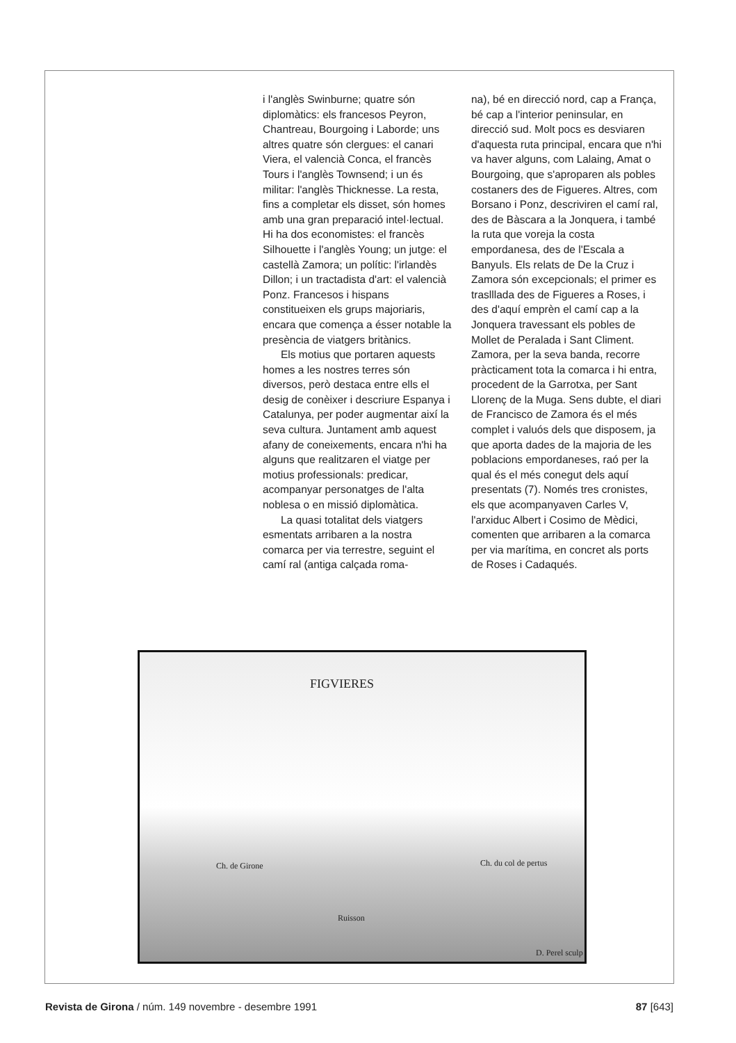i l'anglès Swinburne; quatre són diplomàtics: els francesos Peyron, Chantreau, Bourgoing i Laborde; uns altres quatre són clergues: el canari Viera, el valencià Conca, el francès Tours i l'anglès Townsend; i un és militar: l'anglès Thicknesse. La resta, fins a completar els disset, són homes amb una gran preparació intel·lectual. Hi ha dos economistes: el francès Silhouette i l'anglès Young; un jutge: el castellà Zamora; un polític: l'irlandès Dillon; i un tractadista d'art: el valencià Ponz. Francesos i hispans constitueixen els grups majoriaris, encara que comença a ésser notable la presència de viatgers britànics.
Els motius que portaren aquests homes a les nostres terres són diversos, però destaca entre ells el desig de conèixer i descriure Espanya i Catalunya, per poder augmentar així la seva cultura. Juntament amb aquest afany de coneixements, encara n'hi ha alguns que realitzaren el viatge per motius professionals: predicar, acompanyar personatges de l'alta noblesa o en missió diplomàtica.
La quasi totalitat dels viatgers esmentats arribaren a la nostra comarca per via terrestre, seguint el camí ral (antiga calçada roma-
na), bé en direcció nord, cap a França, bé cap a l'interior peninsular, en direcció sud. Molt pocs es desviaren d'aquesta ruta principal, encara que n'hi va haver alguns, com Lalaing, Amat o Bourgoing, que s'aproparen als pobles costaners des de Figueres. Altres, com Borsano i Ponz, descriviren el camí ral, des de Bàscara a la Jonquera, i també la ruta que voreja la costa empordanesa, des de l'Escala a Banyuls. Els relats de De la Cruz i Zamora són excepcionals; el primer es traslllada des de Figueres a Roses, i des d'aquí emprèn el camí cap a la Jonquera travessant els pobles de Mollet de Peralada i Sant Climent. Zamora, per la seva banda, recorre pràcticament tota la comarca i hi entra, procedent de la Garrotxa, per Sant Llorenç de la Muga. Sens dubte, el diari de Francisco de Zamora és el més complet i valuós dels que disposem, ja que aporta dades de la majoria de les poblacions empordaneses, raó per la qual és el més conegut dels aquí presentats (7). Només tres cronistes, els que acompanyaven Carles V, l'arxiduc Albert i Cosimo de Mèdici, comenten que arribaren a la comarca per via marítima, en concret als ports de Roses i Cadaqués.
FIGVIERES
Ch. de Girone Ch. du col de pertus
Ruisson
D. Perel sculp
Revista de Girona / núm. 149 novembre - desembre 1991
87 [643]